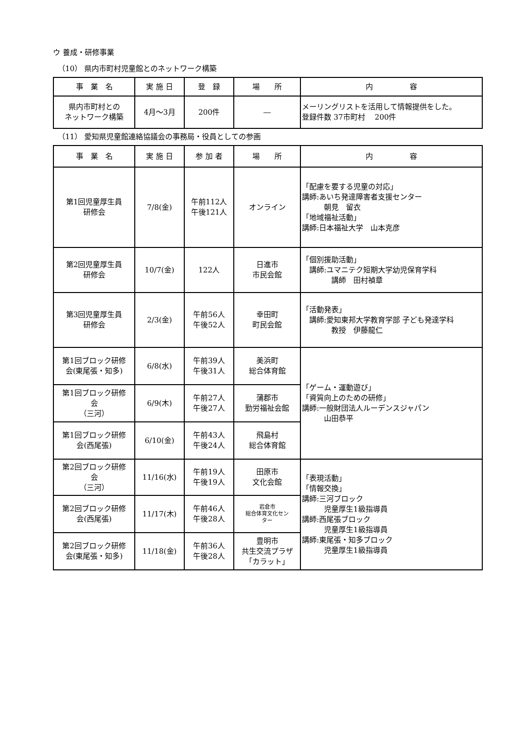ウ 養成・研修事業
（10） 県内市町村児童館とのネットワーク構築
| 事 業 名 | 実 施 日 | 登 録 | 場 所 | 内 容 |
| --- | --- | --- | --- | --- |
| 県内市町村との ネットワーク構築 | 4月～3月 | 200件 | ― | メーリングリストを活用して情報提供をした。 登録件数 37市町村 200件 |
（11） 愛知県児童館連絡協議会の事務局・役員としての参画
| 事 業 名 | 実 施 日 | 参 加 者 | 場 所 | 内 容 |
| --- | --- | --- | --- | --- |
| 第1回児童厚生員 研修会 | 7/8(金) | 午前112人 午後121人 | オンライン | 「配慮を要する児童の対応」 講師:あいち発達障害者支援センター 朝見 留衣 「地域福祉活動」 講師:日本福祉大学 山本克彦 |
| 第2回児童厚生員 研修会 | 10/7(金) | 122人 | 日進市 市民会館 | 「個別援助活動」 講師:ユマニテク短期大学幼児保育学科 講師 田村禎章 |
| 第3回児童厚生員 研修会 | 2/3(金) | 午前56人 午後52人 | 幸田町 町民会館 | 「活動発表」 講師:愛知東邦大学教育学部 子ども発達学科 教授 伊藤龍仁 |
| 第1回ブロック研修 会(東尾張・知多) | 6/8(水) | 午前39人 午後31人 | 美浜町 総合体育館 | 「ゲーム・運動遊び」 「資質向上のための研修」 講師:一般財団法人ルーデンスジャパン 山田恭平 |
| 第1回ブロック研修 会 （三河） | 6/9(木) | 午前27人 午後27人 | 蒲郡市 勤労福祉会館 | |
| 第1回ブロック研修 会(西尾張) | 6/10(金) | 午前43人 午後24人 | 飛島村 総合体育館 | |
| 第2回ブロック研修 会 （三河） | 11/16(水) | 午前19人 午後19人 | 田原市 文化会館 | 「表現活動」 「情報交換」 講師:三河ブロック 児童厚生1級指導員 講師:西尾張ブロック 児童厚生1級指導員 講師:東尾張・知多ブロック 児童厚生1級指導員 |
| 第2回ブロック研修 会(西尾張) | 11/17(木) | 午前46人 午後28人 | 岩倉市 総合体育文化セン ター | |
| 第2回ブロック研修 会(東尾張・知多) | 11/18(金) | 午前36人 午後28人 | 豊明市 共生交流プラザ 「カラット」 | |